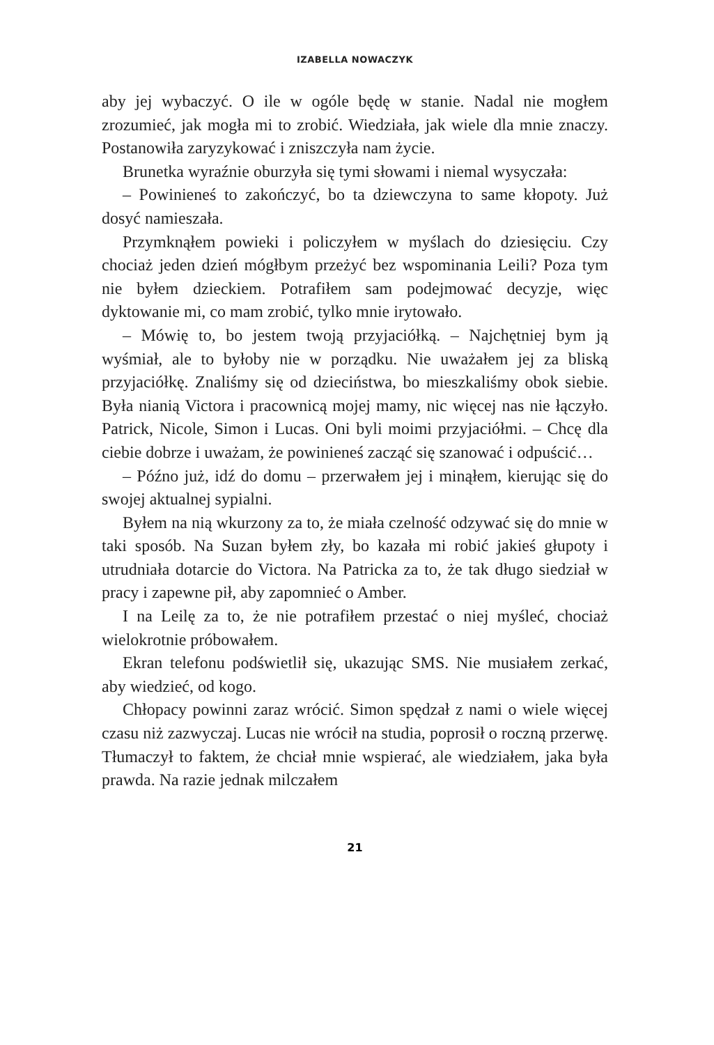IZABELLA NOWACZYK
aby jej wybaczyć. O ile w ogóle będę w stanie. Nadal nie mogłem zrozumieć, jak mogła mi to zrobić. Wiedziała, jak wiele dla mnie znaczy. Postanowiła zaryzykować i zniszczyła nam życie.
Brunetka wyraźnie oburzyła się tymi słowami i niemal wysyczała:
– Powinieneś to zakończyć, bo ta dziewczyna to same kłopoty. Już dosyć namieszała.
Przymknąłem powieki i policzyłem w myślach do dziesięciu. Czy chociaż jeden dzień mógłbym przeżyć bez wspominania Leili? Poza tym nie byłem dzieckiem. Potrafiłem sam podejmować decyzje, więc dyktowanie mi, co mam zrobić, tylko mnie irytowało.
– Mówię to, bo jestem twoją przyjaciółką. – Najchętniej bym ją wyśmiał, ale to byłoby nie w porządku. Nie uważałem jej za bliską przyjaciółkę. Znaliśmy się od dzieciństwa, bo mieszkaliśmy obok siebie. Była nianią Victora i pracownicą mojej mamy, nic więcej nas nie łączyło. Patrick, Nicole, Simon i Lucas. Oni byli moimi przyjaciółmi. – Chcę dla ciebie dobrze i uważam, że powinieneś zacząć się szanować i odpuścić…
– Późno już, idź do domu – przerwałem jej i minąłem, kierując się do swojej aktualnej sypialni.
Byłem na nią wkurzony za to, że miała czelność odzywać się do mnie w taki sposób. Na Suzan byłem zły, bo kazała mi robić jakieś głupoty i utrudniała dotarcie do Victora. Na Patricka za to, że tak długo siedział w pracy i zapewne pił, aby zapomnieć o Amber.
I na Leilę za to, że nie potrafiłem przestać o niej myśleć, chociaż wielokrotnie próbowałem.
Ekran telefonu podświetlił się, ukazując SMS. Nie musiałem zerkać, aby wiedzieć, od kogo.
Chłopacy powinni zaraz wrócić. Simon spędzał z nami o wiele więcej czasu niż zazwyczaj. Lucas nie wrócił na studia, poprosił o roczną przerwę. Tłumaczył to faktem, że chciał mnie wspierać, ale wiedziałem, jaka była prawda. Na razie jednak milczałem
21